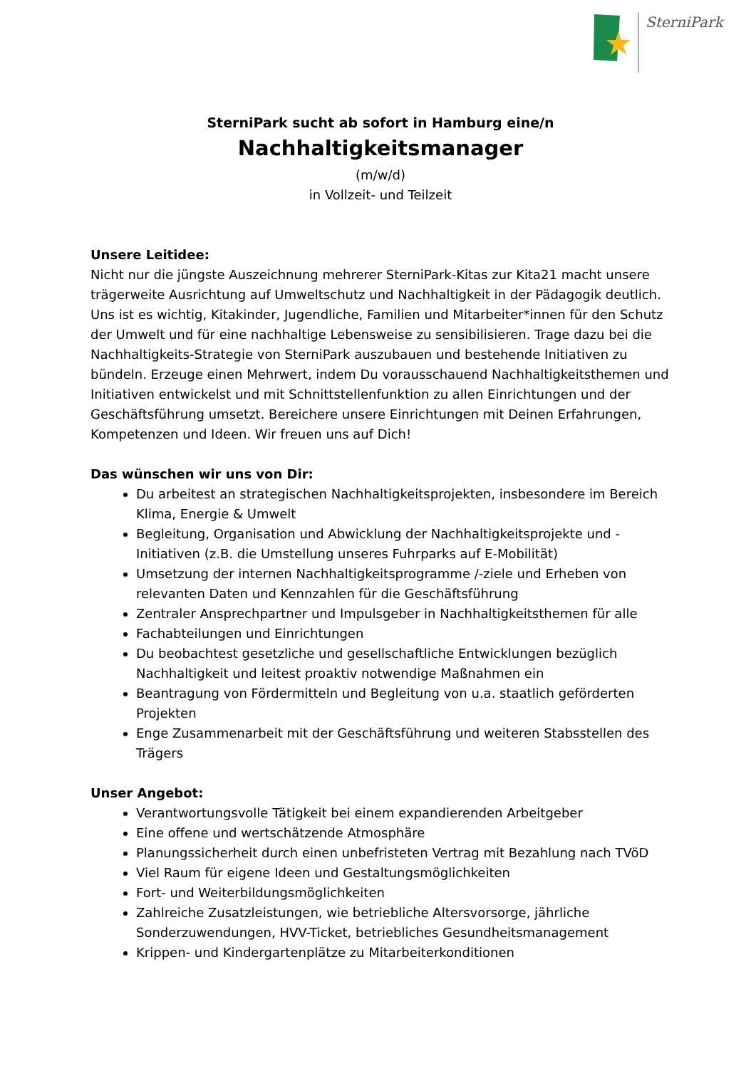SterniPark
SterniPark sucht ab sofort in Hamburg eine/n
Nachhaltigkeitsmanager
(m/w/d)
in Vollzeit- und Teilzeit
Unsere Leitidee:
Nicht nur die jüngste Auszeichnung mehrerer SterniPark-Kitas zur Kita21 macht unsere trägerweite Ausrichtung auf Umweltschutz und Nachhaltigkeit in der Pädagogik deutlich. Uns ist es wichtig, Kitakinder, Jugendliche, Familien und Mitarbeiter*innen für den Schutz der Umwelt und für eine nachhaltige Lebensweise zu sensibilisieren. Trage dazu bei die Nachhaltigkeits-Strategie von SterniPark auszubauen und bestehende Initiativen zu bündeln. Erzeuge einen Mehrwert, indem Du vorausschauend Nachhaltigkeitsthemen und Initiativen entwickelst und mit Schnittstellenfunktion zu allen Einrichtungen und der Geschäftsführung umsetzt. Bereichere unsere Einrichtungen mit Deinen Erfahrungen, Kompetenzen und Ideen. Wir freuen uns auf Dich!
Das wünschen wir uns von Dir:
Du arbeitest an strategischen Nachhaltigkeitsprojekten, insbesondere im Bereich Klima, Energie & Umwelt
Begleitung, Organisation und Abwicklung der Nachhaltigkeitsprojekte und -Initiativen (z.B. die Umstellung unseres Fuhrparks auf E-Mobilität)
Umsetzung der internen Nachhaltigkeitsprogramme /-ziele und Erheben von relevanten Daten und Kennzahlen für die Geschäftsführung
Zentraler Ansprechpartner und Impulsgeber in Nachhaltigkeitsthemen für alle
Fachabteilungen und Einrichtungen
Du beobachtest gesetzliche und gesellschaftliche Entwicklungen bezüglich Nachhaltigkeit und leitest proaktiv notwendige Maßnahmen ein
Beantragung von Fördermitteln und Begleitung von u.a. staatlich geförderten Projekten
Enge Zusammenarbeit mit der Geschäftsführung und weiteren Stabsstellen des Trägers
Unser Angebot:
Verantwortungsvolle Tätigkeit bei einem expandierenden Arbeitgeber
Eine offene und wertschätzende Atmosphäre
Planungssicherheit durch einen unbefristeten Vertrag mit Bezahlung nach TVöD
Viel Raum für eigene Ideen und Gestaltungsmöglichkeiten
Fort- und Weiterbildungsmöglichkeiten
Zahlreiche Zusatzleistungen, wie betriebliche Altersvorsorge, jährliche Sonderzuwendungen, HVV-Ticket, betriebliches Gesundheitsmanagement
Krippen- und Kindergartenplätze zu Mitarbeiterkonditionen